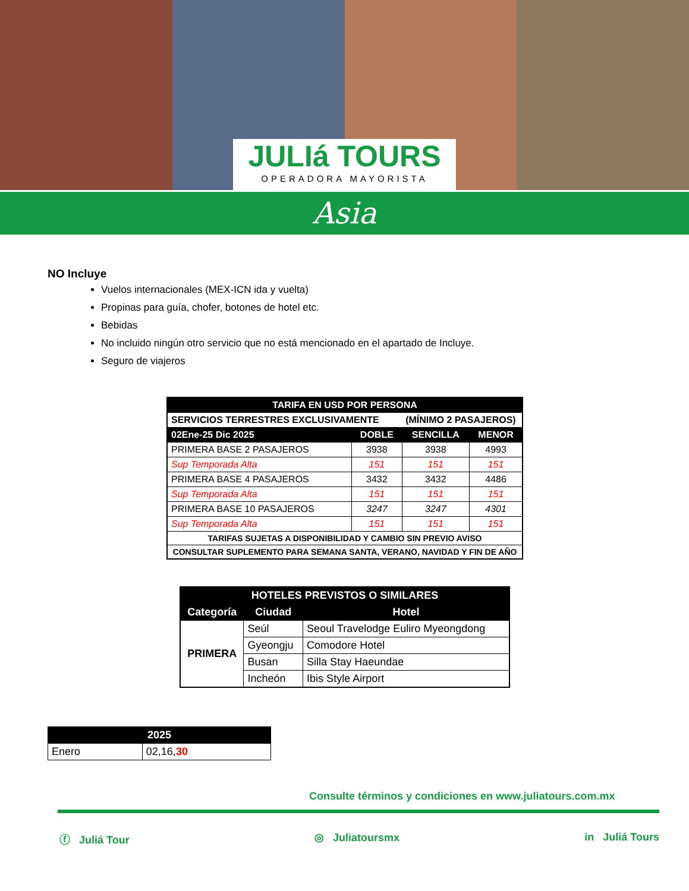JULIá TOURS
OPERADORA MAYORISTA
Asia
NO Incluye
Vuelos internacionales (MEX-ICN ida y vuelta)
Propinas para guía, chofer, botones de hotel etc.
Bebidas
No incluido ningún otro servicio que no está mencionado en el apartado de Incluye.
Seguro de viajeros
| TARIFA EN USD POR PERSONA | | | |
| --- | --- | --- | --- |
| SERVICIOS TERRESTRES EXCLUSIVAMENTE (MÍNIMO 2 PASAJEROS) | | | |
| 02Ene-25 Dic 2025 | DOBLE | SENCILLA | MENOR |
| PRIMERA BASE 2 PASAJEROS | 3938 | 3938 | 4993 |
| Sup Temporada Alta | 151 | 151 | 151 |
| PRIMERA BASE 4 PASAJEROS | 3432 | 3432 | 4486 |
| Sup Temporada Alta | 151 | 151 | 151 |
| PRIMERA BASE 10 PASAJEROS | 3247 | 3247 | 4301 |
| Sup Temporada Alta | 151 | 151 | 151 |
| TARIFAS SUJETAS A DISPONIBILIDAD Y CAMBIO SIN PREVIO AVISO | | | |
| CONSULTAR SUPLEMENTO PARA SEMANA SANTA, VERANO, NAVIDAD Y FIN DE AÑO | | | |
| HOTELES PREVISTOS O SIMILARES | | |
| --- | --- | --- |
| Categoría | Ciudad | Hotel |
| PRIMERA | Seúl | Seoul Travelodge Euliro Myeongdong |
| | Gyeongju | Comodore Hotel |
| | Busan | Silla Stay Haeundae |
| | Incheón | Ibis Style Airport |
| 2025 | |
| --- | --- |
| Enero | 02,16, 30 |
Consulte términos y condiciones en www.juliatours.com.mx
ⓕ Juliá Tour ◎ Juliatoursmx in Juliá Tours